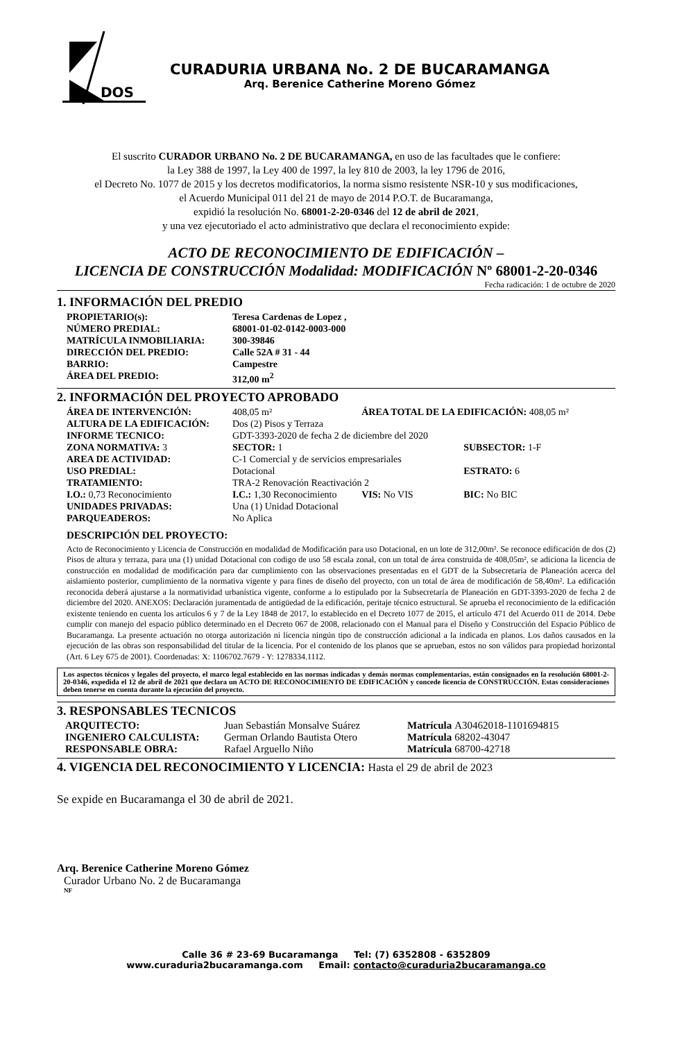DOS
CURADURIA URBANA No. 2 DE BUCARAMANGA
Arq. Berenice Catherine Moreno Gómez
El suscrito CURADOR URBANO No. 2 DE BUCARAMANGA, en uso de las facultades que le confiere:
la Ley 388 de 1997, la Ley 400 de 1997, la ley 810 de 2003, la ley 1796 de 2016,
el Decreto No. 1077 de 2015 y los decretos modificatorios, la norma sismo resistente NSR-10 y sus modificaciones,
el Acuerdo Municipal 011 del 21 de mayo de 2014 P.O.T. de Bucaramanga,
expidió la resolución No. 68001-2-20-0346 del 12 de abril de 2021,
y una vez ejecutoriado el acto administrativo que declara el reconocimiento expide:
ACTO DE RECONOCIMIENTO DE EDIFICACIÓN –
LICENCIA DE CONSTRUCCIÓN Modalidad: MODIFICACIÓN Nº 68001-2-20-0346
Fecha radicación: 1 de octubre de 2020
1. INFORMACIÓN DEL PREDIO
| PROPIETARIO(s): | Teresa Cardenas de Lopez , |
| NÚMERO PREDIAL: | 68001-01-02-0142-0003-000 |
| MATRÍCULA INMOBILIARIA: | 300-39846 |
| DIRECCIÓN DEL PREDIO: | Calle 52A # 31 - 44 |
| BARRIO: | Campestre |
| ÁREA DEL PREDIO: | 312,00 m<sup>2</sup> |
2. INFORMACIÓN DEL PROYECTO APROBADO
| ÁREA DE INTERVENCIÓN: | 408,05 m² | ÁREA TOTAL DE LA EDIFICACIÓN: 408,05 m² | |
| ALTURA DE LA EDIFICACIÓN: | Dos (2) Pisos y Terraza | | |
| INFORME TECNICO: | GDT-3393-2020 de fecha 2 de diciembre del 2020 | | |
| ZONA NORMATIVA: 3 | SECTOR: 1 | | SUBSECTOR: 1-F |
| AREA DE ACTIVIDAD: | C-1 Comercial y de servicios empresariales | | |
| USO PREDIAL: | Dotacional | | ESTRATO: 6 |
| TRATAMIENTO: | TRA-2 Renovación Reactivación 2 | | |
| I.O.: 0,73 Reconocimiento | I.C.: 1,30 Reconocimiento | VIS: No VIS | BIC: No BIC |
| UNIDADES PRIVADAS: | Una (1) Unidad Dotacional | | |
| PARQUEADEROS: | No Aplica | | |
DESCRIPCIÓN DEL PROYECTO:
Acto de Reconocimiento y Licencia de Construcción en modalidad de Modificación para uso Dotacional, en un lote de 312,00m². Se reconoce edificación de dos (2) Pisos de altura y terraza, para una (1) unidad Dotacional con codigo de uso 58 escala zonal, con un total de área construida de 408,05m², se adiciona la licencia de construcción en modalidad de modificación para dar cumplimiento con las observaciones presentadas en el GDT de la Subsecretaria de Planeación acerca del aislamiento posterior, cumplimiento de la normativa vigente y para fines de diseño del proyecto, con un total de área de modificación de 58,40m². La edificación reconocida deberá ajustarse a la normatividad urbanística vigente, conforme a lo estipulado por la Subsecretaría de Planeación en GDT-3393-2020 de fecha 2 de diciembre del 2020. ANEXOS: Declaración juramentada de antigüedad de la edificación, peritaje técnico estructural. Se aprueba el reconocimiento de la edificación existente teniendo en cuenta los artículos 6 y 7 de la Ley 1848 de 2017, lo establecido en el Decreto 1077 de 2015, el artículo 471 del Acuerdo 011 de 2014. Debe cumplir con manejo del espacio público determinado en el Decreto 067 de 2008, relacionado con el Manual para el Diseño y Construcción del Espacio Público de Bucaramanga. La presente actuación no otorga autorización ni licencia ningún tipo de construcción adicional a la indicada en planos. Los daños causados en la ejecución de las obras son responsabilidad del titular de la licencia. Por el contenido de los planos que se aprueban, estos no son válidos para propiedad horizontal (Art. 6 Ley 675 de 2001). Coordenadas: X: 1106702.7679 - Y: 1278334.1112.
Los aspectos técnicos y legales del proyecto, el marco legal establecido en las normas indicadas y demás normas complementarias, están consignados en la resolución 68001-2-20-0346, expedida el 12 de abril de 2021 que declara un ACTO DE RECONOCIMIENTO DE EDIFICACIÓN y concede licencia de CONSTRUCCIÓN. Estas consideraciones deben tenerse en cuenta durante la ejecución del proyecto.
3. RESPONSABLES TECNICOS
| ARQUITECTO: | Juan Sebastián Monsalve Suárez | Matrícula | A30462018-1101694815 |
| INGENIERO CALCULISTA: | German Orlando Bautista Otero | Matrícula | 68202-43047 |
| RESPONSABLE OBRA: | Rafael Arguello Niño | Matrícula | 68700-42718 |
4. VIGENCIA DEL RECONOCIMIENTO Y LICENCIA: Hasta el 29 de abril de 2023
Se expide en Bucaramanga el 30 de abril de 2021.
Arq. Berenice Catherine Moreno Gómez
Curador Urbano No. 2 de Bucaramanga
NF
Calle 36 # 23-69 Bucaramanga Tel: (7) 6352808 - 6352809
www.curaduria2bucaramanga.com Email: contacto@curaduria2bucaramanga.co